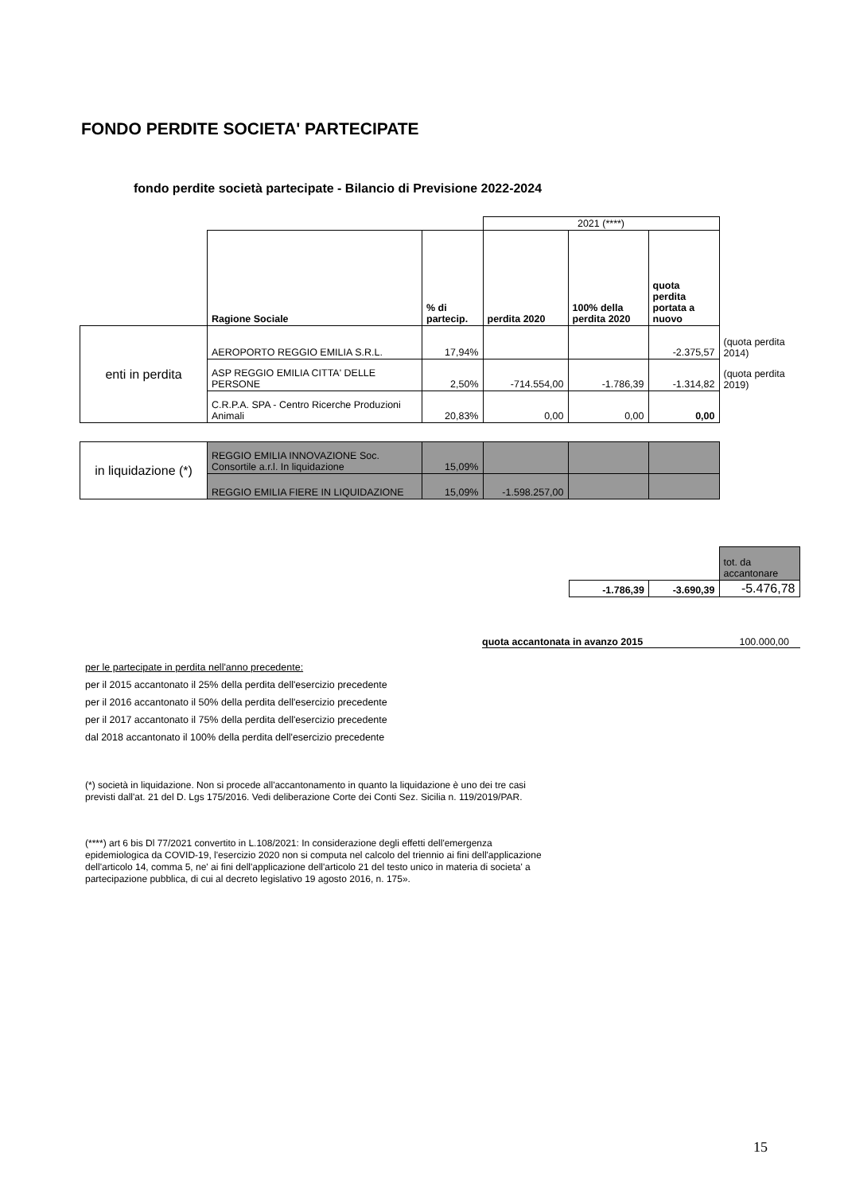FONDO PERDITE SOCIETA' PARTECIPATE
fondo perdite società partecipate - Bilancio di Previsione 2022-2024
| | | | 2021 (****) | | | |
| | Ragione Sociale | % di partecip. | perdita 2020 | 100% della perdita 2020 | quota perdita portata a nuovo | |
| enti in perdita | AEROPORTO REGGIO EMILIA S.R.L. | 17,94% | | | -2.375,57 | (quota perdita 2014) |
| | ASP REGGIO EMILIA CITTA' DELLE PERSONE | 2,50% | -714.554,00 | -1.786,39 | -1.314,82 | (quota perdita 2019) |
| | C.R.P.A. SPA - Centro Ricerche Produzioni Animali | 20,83% | 0,00 | 0,00 | 0,00 | |
| in liquidazione (*) | REGGIO EMILIA INNOVAZIONE Soc. Consortile a.r.l. In liquidazione | 15,09% | | | | |
| | REGGIO EMILIA FIERE IN LIQUIDAZIONE | 15,09% | -1.598.257,00 | | | |
| | | tot. da accantonare |
| -1.786,39 | -3.690,39 | -5.476,78 |
quota accantonata in avanzo 2015 100.000,00
per le partecipate in perdita nell'anno precedente:
per il 2015 accantonato il 25% della perdita dell'esercizio precedente
per il 2016 accantonato il 50% della perdita dell'esercizio precedente
per il 2017 accantonato il 75% della perdita dell'esercizio precedente
dal 2018 accantonato il 100% della perdita dell'esercizio precedente
(*) società in liquidazione. Non si procede all'accantonamento in quanto la liquidazione è uno dei tre casi
previsti dall'at. 21 del D. Lgs 175/2016. Vedi deliberazione Corte dei Conti Sez. Sicilia n. 119/2019/PAR.
(****) art 6 bis Dl 77/2021 convertito in L.108/2021: In considerazione degli effetti dell'emergenza
epidemiologica da COVID-19, l'esercizio 2020 non si computa nel calcolo del triennio ai fini dell'applicazione
dell'articolo 14, comma 5, ne' ai fini dell'applicazione dell'articolo 21 del testo unico in materia di societa' a
partecipazione pubblica, di cui al decreto legislativo 19 agosto 2016, n. 175».
15